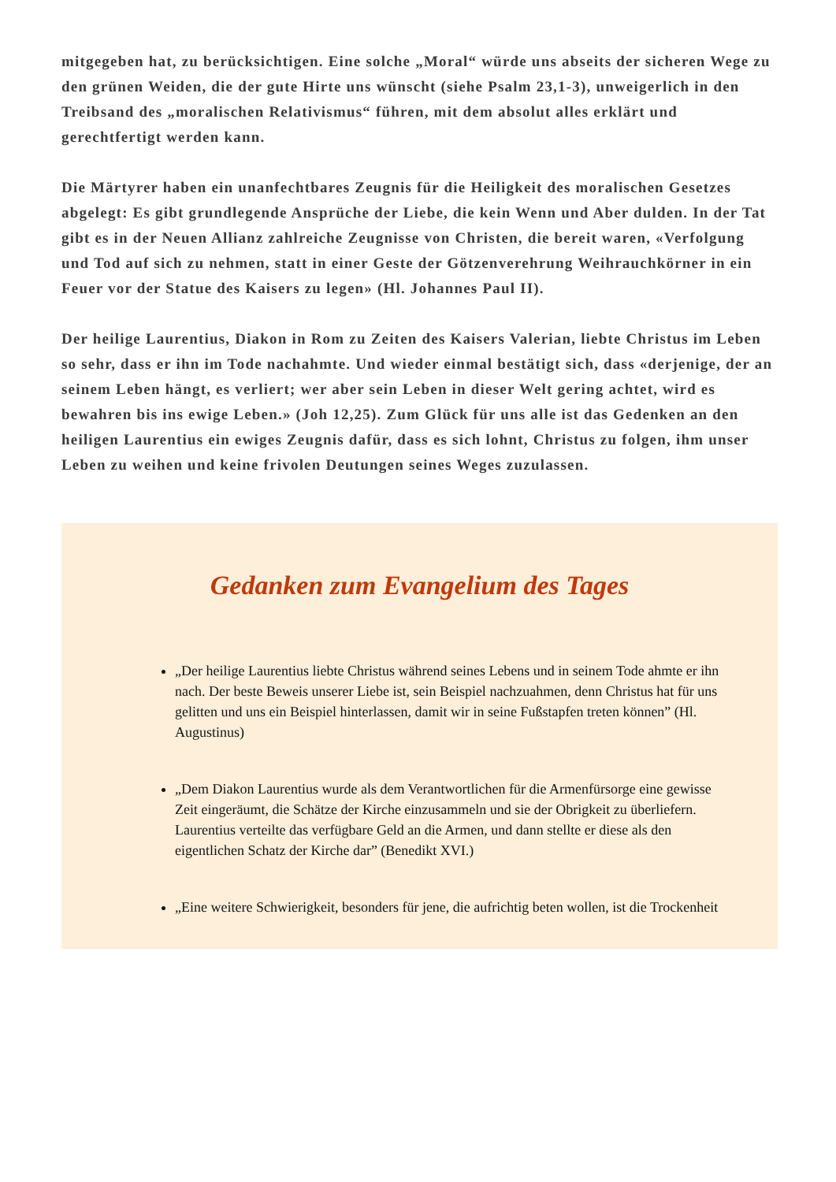mitgegeben hat, zu berücksichtigen. Eine solche „Moral“ würde uns abseits der sicheren Wege zu den grünen Weiden, die der gute Hirte uns wünscht (siehe Psalm 23,1-3), unweigerlich in den Treibsand des „moralischen Relativismus“ führen, mit dem absolut alles erklärt und gerechtfertigt werden kann.
Die Märtyrer haben ein unanfechtbares Zeugnis für die Heiligkeit des moralischen Gesetzes abgelegt: Es gibt grundlegende Ansprüche der Liebe, die kein Wenn und Aber dulden. In der Tat gibt es in der Neuen Allianz zahlreiche Zeugnisse von Christen, die bereit waren, «Verfolgung und Tod auf sich zu nehmen, statt in einer Geste der Götzenverehrung Weihrauchkörner in ein Feuer vor der Statue des Kaisers zu legen» (Hl. Johannes Paul II).
Der heilige Laurentius, Diakon in Rom zu Zeiten des Kaisers Valerian, liebte Christus im Leben so sehr, dass er ihn im Tode nachahmte. Und wieder einmal bestätigt sich, dass «derjenige, der an seinem Leben hängt, es verliert; wer aber sein Leben in dieser Welt gering achtet, wird es bewahren bis ins ewige Leben.» (Joh 12,25). Zum Glück für uns alle ist das Gedenken an den heiligen Laurentius ein ewiges Zeugnis dafür, dass es sich lohnt, Christus zu folgen, ihm unser Leben zu weihen und keine frivolen Deutungen seines Weges zuzulassen.
Gedanken zum Evangelium des Tages
„Der heilige Laurentius liebte Christus während seines Lebens und in seinem Tode ahmte er ihn nach. Der beste Beweis unserer Liebe ist, sein Beispiel nachzuahmen, denn Christus hat für uns gelitten und uns ein Beispiel hinterlassen, damit wir in seine Fußstapfen treten können” (Hl. Augustinus)
„Dem Diakon Laurentius wurde als dem Verantwortlichen für die Armenfürsorge eine gewisse Zeit eingeräumt, die Schätze der Kirche einzusammeln und sie der Obrigkeit zu überliefern. Laurentius verteilte das verfügbare Geld an die Armen, und dann stellte er diese als den eigentlichen Schatz der Kirche dar” (Benedikt XVI.)
„Eine weitere Schwierigkeit, besonders für jene, die aufrichtig beten wollen, ist die Trockenheit